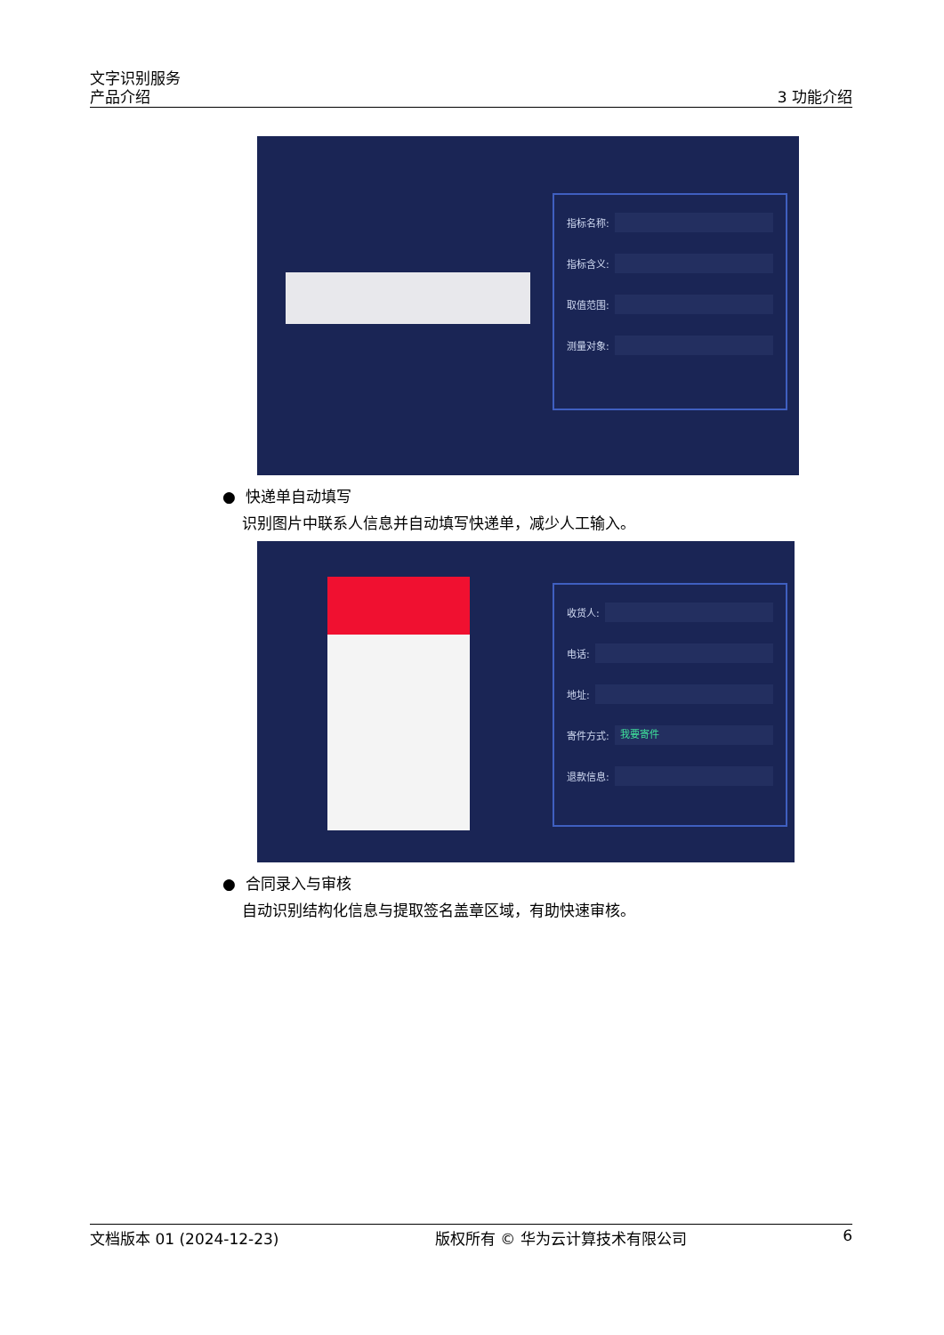文字识别服务
产品介绍
3 功能介绍
指标名称:
指标含义:
取值范围:
测量对象:
● 快递单自动填写
识别图片中联系人信息并自动填写快递单，减少人工输入。
收货人:
电话:
地址:
寄件方式: 我要寄件
退款信息:
● 合同录入与审核
自动识别结构化信息与提取签名盖章区域，有助快速审核。
文档版本 01 (2024-12-23) 版权所有 © 华为云计算技术有限公司 6